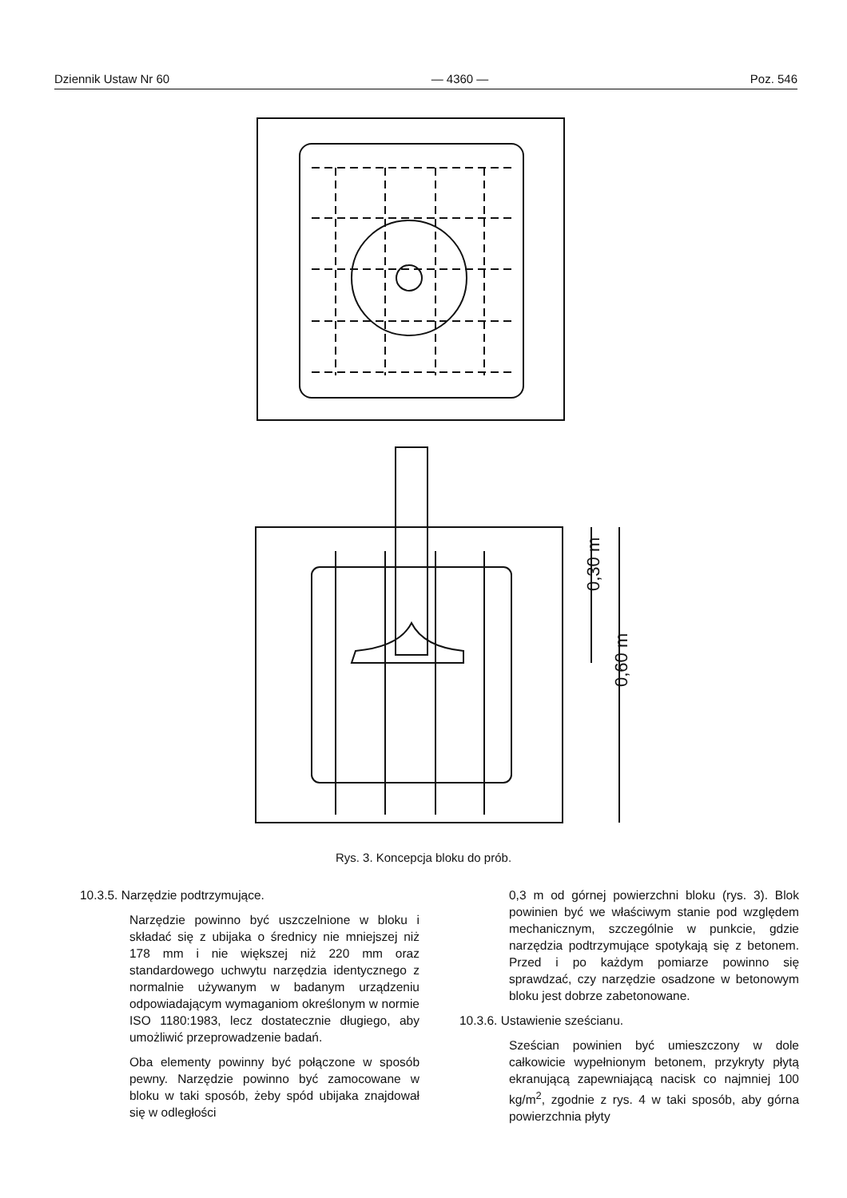Dziennik Ustaw Nr 60 — 4360 — Poz. 546
0,30 m
0,60 m
Rys. 3. Koncepcja bloku do prób.
10.3.5. Narzędzie podtrzymujące.
Narzędzie powinno być uszczelnione w bloku i składać się z ubijaka o średnicy nie mniejszej niż 178 mm i nie większej niż 220 mm oraz standardowego uchwytu narzędzia identycznego z normalnie używanym w badanym urządzeniu odpowiadającym wymaganiom określonym w normie ISO 1180:1983, lecz dostatecznie długiego, aby umożliwić przeprowadzenie badań.
Oba elementy powinny być połączone w sposób pewny. Narzędzie powinno być zamocowane w bloku w taki sposób, żeby spód ubijaka znajdował się w odległości
0,3 m od górnej powierzchni bloku (rys. 3). Blok powinien być we właściwym stanie pod względem mechanicznym, szczególnie w punkcie, gdzie narzędzia podtrzymujące spotykają się z betonem. Przed i po każdym pomiarze powinno się sprawdzać, czy narzędzie osadzone w betonowym bloku jest dobrze zabetonowane.
10.3.6. Ustawienie sześcianu.
Sześcian powinien być umieszczony w dole całkowicie wypełnionym betonem, przykryty płytą ekranującą zapewniającą nacisk co najmniej 100 kg/m<sup>2</sup>, zgodnie z rys. 4 w taki sposób, aby górna powierzchnia płyty